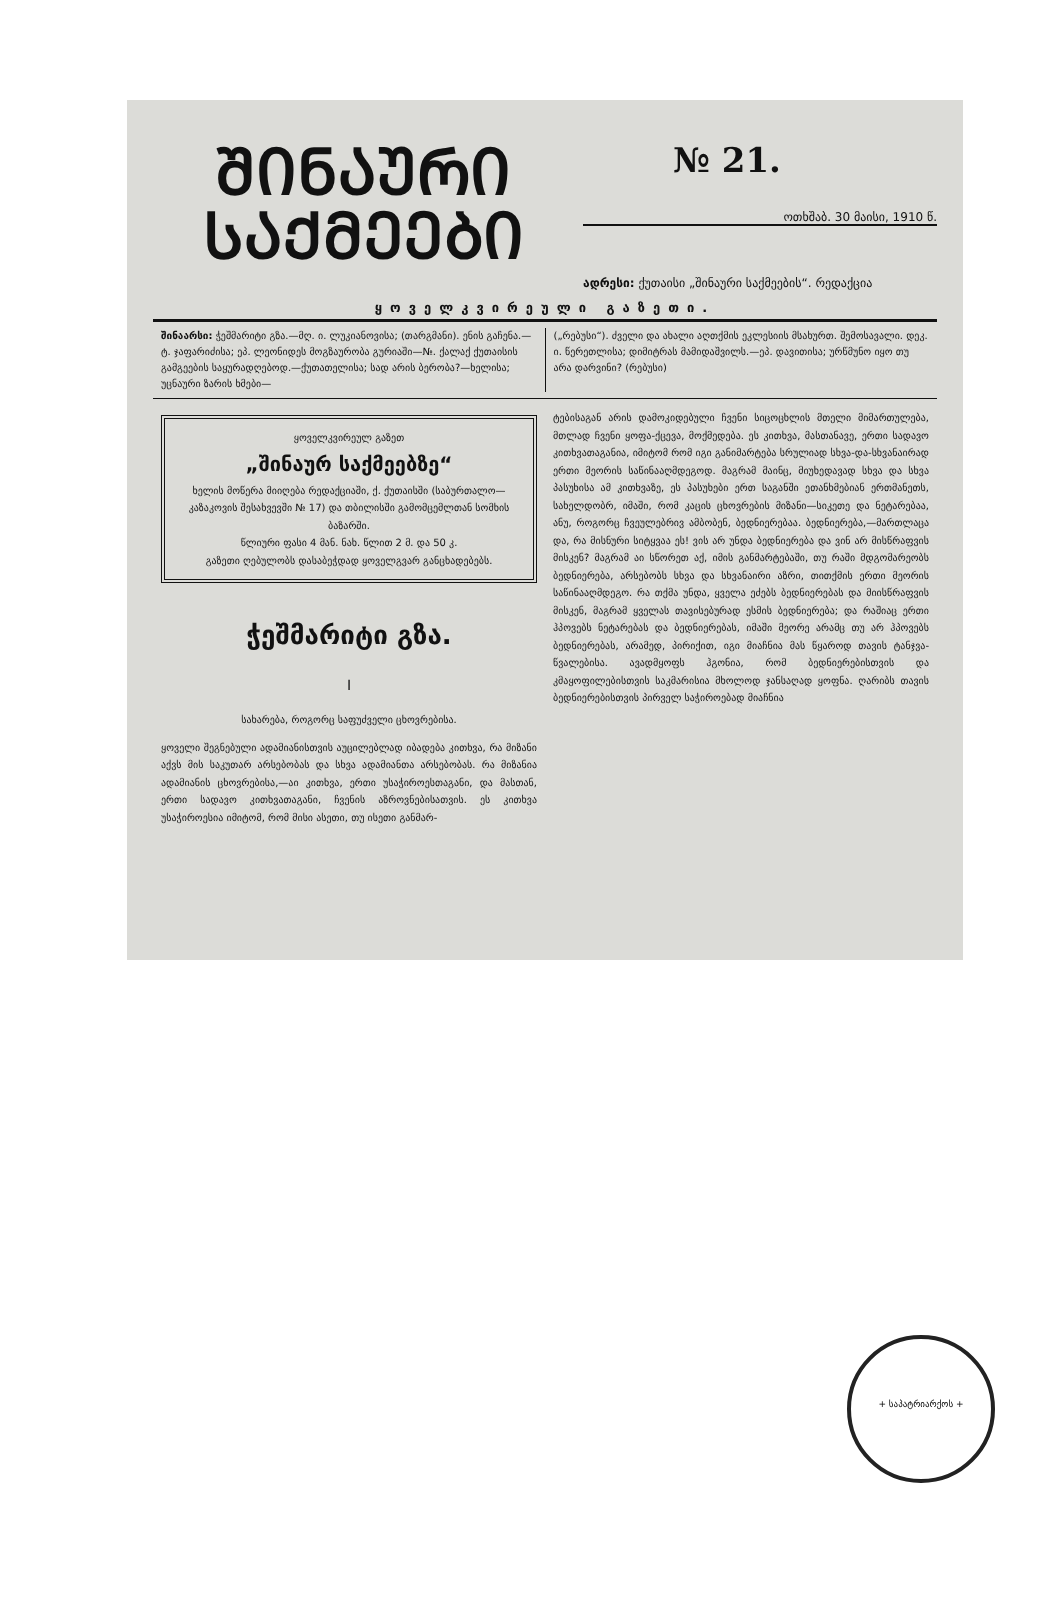ᲨᲘᲜᲐᲣᲠᲘ
ᲡᲐᲥᲛᲔᲔᲑᲘ
№ 21.
ოთხშაბ. 30 მაისი, 1910 წ.
ადრესი: ქუთაისი „შინაური საქმეების“. რედაქცია
ყოველკვირეული გაზეთი.
შინაარსი: ჭეშმარიტი გზა.—მღ. ი. ლუკიანოვისა; (თარგმანი). ენის გაჩენა.—ტ. ჯაფარიძისა; ეპ. ლეონიდეს მოგზაურობა გურიაში—№. ქალაქ ქუთაისის გამგეების საყურადღებოდ.—ქუთათელისა; სად არის ბერობა?—ხელისა; უცნაური ზარის ხმები—
(„რებუსი“). ძველი და ახალი აღთქმის ეკლესიის მსახურთ. შემოსავალი. დეკ. ი. წერეთლისა; დიმიტრას მამიდაშვილს.—ეპ. დავითისა; ურწმუნო იყო თუ არა დარვინი? (რებუსი)
ყოველკვირეულ გაზეთ
„შინაურ საქმეებზე“ხელის მოწერა მიიღება რედაქციაში, ქ. ქუთაისში (საბურთალო—კაზაკოვის შესახვევში № 17) და თბილისში გამომცემლთან სომხის ბაზარში.
წლიური ფასი 4 მან. ნახ. წლით 2 მ. და 50 კ.
გაზეთი ღებულობს დასაბეჭდად ყოველგვარ განცხადებებს.
ჭეშმარიტი გზა.
I
სახარება, როგორც საფუძველი ცხოვრებისა.
ყოველი შეგნებული ადამიანისთვის აუცილებლად იბადება კითხვა, რა მიზანი აქვს მის საკუთარ არსებობას და სხვა ადამიანთა არსებობას. რა მიზანია ადამიანის ცხოვრებისა,—აი კითხვა, ერთი უსაჭიროესთაგანი, და მასთან, ერთი სადავო კითხვათაგანი, ჩვენის აზროვნებისათვის. ეს კითხვა უსაჭიროესია იმიტომ, რომ მისი ასეთი, თუ ისეთი განმარ-
ტებისაგან არის დამოკიდებული ჩვენი სიცოცხლის მთელი მიმართულება, მთლად ჩვენი ყოფა-ქცევა, მოქმედება. ეს კითხვა, მასთანავე, ერთი სადავო კითხვათაგანია, იმიტომ რომ იგი განიმარტება სრულიად სხვა-და-სხვანაირად ერთი მეორის საწინააღმდეგოდ. მაგრამ მაინც, მიუხედავად სხვა და სხვა პასუხისა ამ კითხვაზე, ეს პასუხები ერთ საგანში ეთანხმებიან ერთმანეთს, სახელდობრ, იმაში, რომ კაცის ცხოვრების მიზანი—სიკეთე და ნეტარებაა, ანუ, როგორც ჩვეულებრივ ამბობენ, ბედნიერებაა. ბედნიერება,—მართლაცა და, რა მისნური სიტყვაა ეს! ვის არ უნდა ბედნიერება და ვინ არ მისწრაფვის მისკენ? მაგრამ აი სწორეთ აქ, იმის განმარტებაში, თუ რაში მდგომარეობს ბედნიერება, არსებობს სხვა და სხვანაირი აზრი, თითქმის ერთი მეორის საწინააღმდეგო. რა თქმა უნდა, ყველა ეძებს ბედნიერებას და მიისწრაფვის მისკენ, მაგრამ ყველას თავისებურად ესმის ბედნიერება; და რაშიაც ერთი ჰპოვებს ნეტარებას და ბედნიერებას, იმაში მეორე არამც თუ არ ჰპოვებს ბედნიერებას, არამედ, პირიქით, იგი მიაჩნია მას წყაროდ თავის ტანჯვა-წვალებისა. ავადმყოფს ჰგონია, რომ ბედნიერებისთვის და კმაყოფილებისთვის საკმარისია მხოლოდ ჯანსაღად ყოფნა. ღარიბს თავის ბედნიერებისთვის პირველ საჭიროებად მიაჩნია
+ საპატრიარქოს +